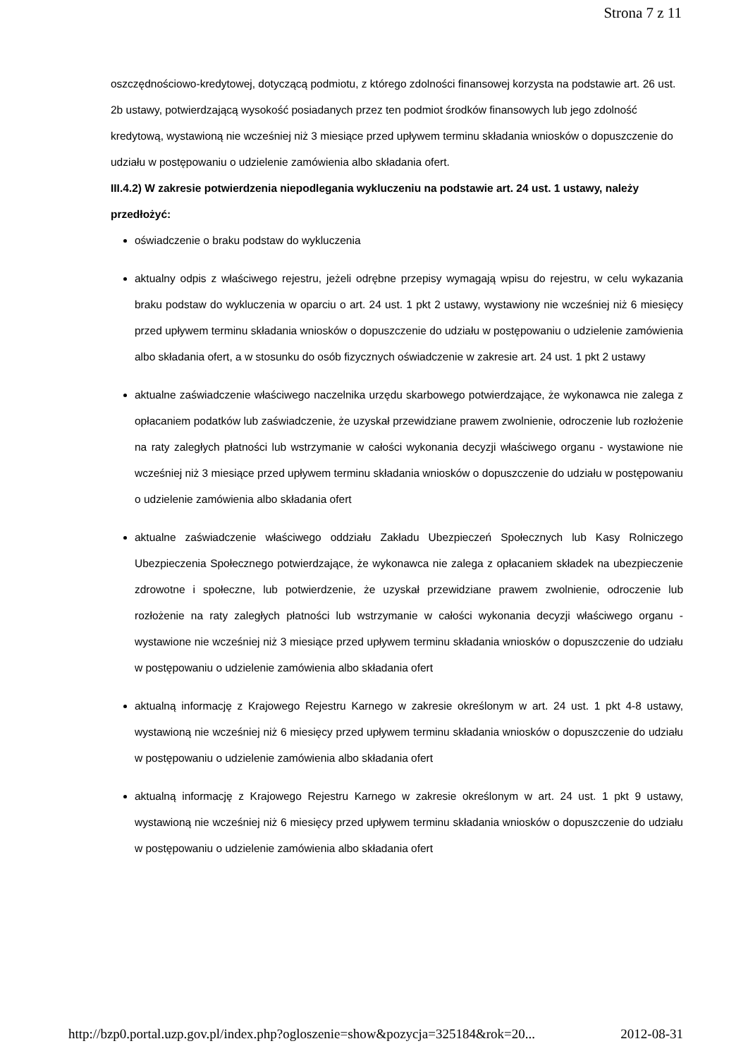Strona 7 z 11
oszczędnościowo-kredytowej, dotyczącą podmiotu, z którego zdolności finansowej korzysta na podstawie art. 26 ust. 2b ustawy, potwierdzającą wysokość posiadanych przez ten podmiot środków finansowych lub jego zdolność kredytową, wystawioną nie wcześniej niż 3 miesiące przed upływem terminu składania wniosków o dopuszczenie do udziału w postępowaniu o udzielenie zamówienia albo składania ofert.
III.4.2) W zakresie potwierdzenia niepodlegania wykluczeniu na podstawie art. 24 ust. 1 ustawy, należy przedłożyć:
oświadczenie o braku podstaw do wykluczenia
aktualny odpis z właściwego rejestru, jeżeli odrębne przepisy wymagają wpisu do rejestru, w celu wykazania braku podstaw do wykluczenia w oparciu o art. 24 ust. 1 pkt 2 ustawy, wystawiony nie wcześniej niż 6 miesięcy przed upływem terminu składania wniosków o dopuszczenie do udziału w postępowaniu o udzielenie zamówienia albo składania ofert, a w stosunku do osób fizycznych oświadczenie w zakresie art. 24 ust. 1 pkt 2 ustawy
aktualne zaświadczenie właściwego naczelnika urzędu skarbowego potwierdzające, że wykonawca nie zalega z opłacaniem podatków lub zaświadczenie, że uzyskał przewidziane prawem zwolnienie, odroczenie lub rozłożenie na raty zaległych płatności lub wstrzymanie w całości wykonania decyzji właściwego organu - wystawione nie wcześniej niż 3 miesiące przed upływem terminu składania wniosków o dopuszczenie do udziału w postępowaniu o udzielenie zamówienia albo składania ofert
aktualne zaświadczenie właściwego oddziału Zakładu Ubezpieczeń Społecznych lub Kasy Rolniczego Ubezpieczenia Społecznego potwierdzające, że wykonawca nie zalega z opłacaniem składek na ubezpieczenie zdrowotne i społeczne, lub potwierdzenie, że uzyskał przewidziane prawem zwolnienie, odroczenie lub rozłożenie na raty zaległych płatności lub wstrzymanie w całości wykonania decyzji właściwego organu - wystawione nie wcześniej niż 3 miesiące przed upływem terminu składania wniosków o dopuszczenie do udziału w postępowaniu o udzielenie zamówienia albo składania ofert
aktualną informację z Krajowego Rejestru Karnego w zakresie określonym w art. 24 ust. 1 pkt 4-8 ustawy, wystawioną nie wcześniej niż 6 miesięcy przed upływem terminu składania wniosków o dopuszczenie do udziału w postępowaniu o udzielenie zamówienia albo składania ofert
aktualną informację z Krajowego Rejestru Karnego w zakresie określonym w art. 24 ust. 1 pkt 9 ustawy, wystawioną nie wcześniej niż 6 miesięcy przed upływem terminu składania wniosków o dopuszczenie do udziału w postępowaniu o udzielenie zamówienia albo składania ofert
http://bzp0.portal.uzp.gov.pl/index.php?ogloszenie=show&pozycja=325184&rok=20... 2012-08-31